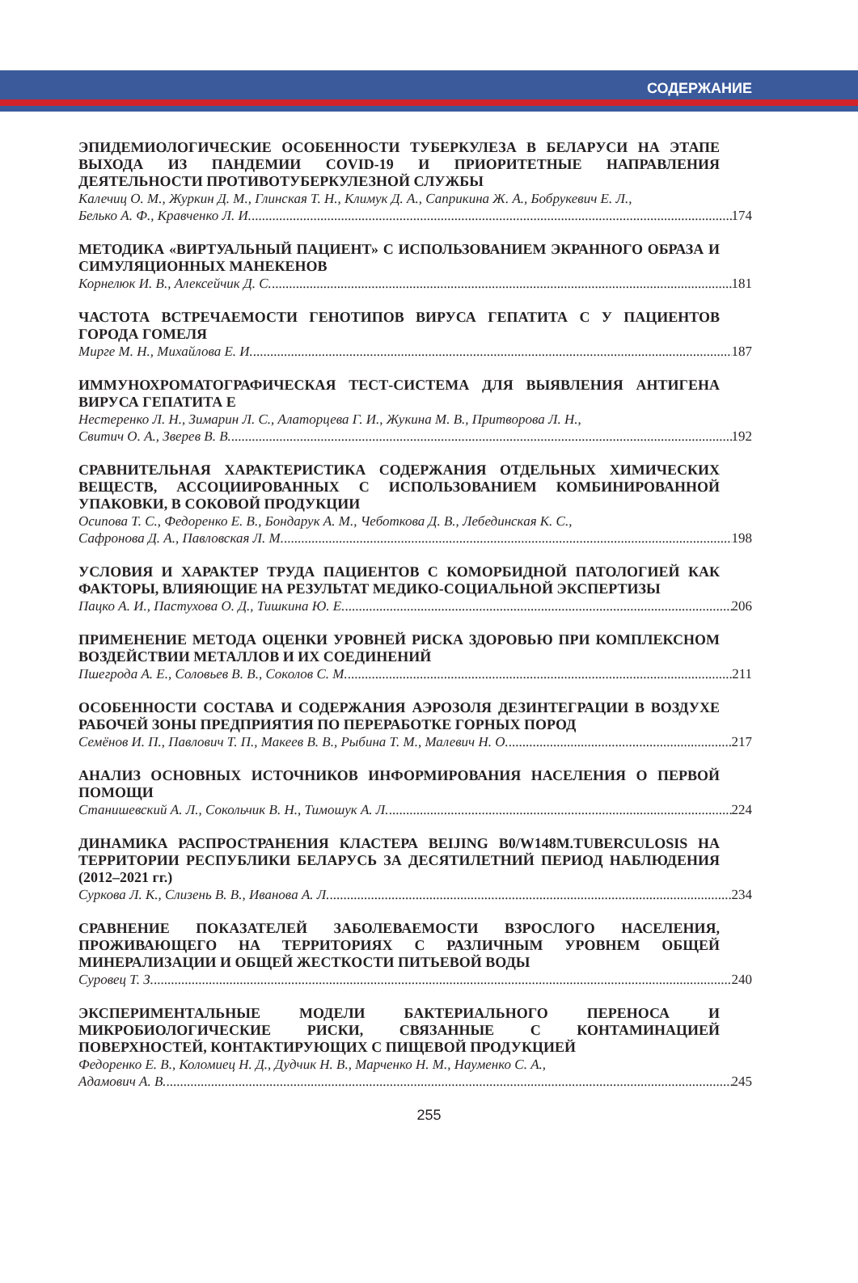СОДЕРЖАНИЕ
ЭПИДЕМИОЛОГИЧЕСКИЕ ОСОБЕННОСТИ ТУБЕРКУЛЕЗА В БЕЛАРУСИ НА ЭТАПЕ ВЫХОДА ИЗ ПАНДЕМИИ COVID-19 И ПРИОРИТЕТНЫЕ НАПРАВЛЕНИЯ ДЕЯТЕЛЬНОСТИ ПРОТИВОТУБЕРКУЛЕЗНОЙ СЛУЖБЫ
Калечиц О. М., Журкин Д. М., Глинская Т. Н., Климук Д. А., Саприкина Ж. А., Бобрукевич Е. Л.,
Белько А. Ф., Кравченко Л. И. 174
МЕТОДИКА «ВИРТУАЛЬНЫЙ ПАЦИЕНТ» С ИСПОЛЬЗОВАНИЕМ ЭКРАННОГО ОБРАЗА И СИМУЛЯЦИОННЫХ МАНЕКЕНОВ
Корнелюк И. В., Алексейчик Д. С. 181
ЧАСТОТА ВСТРЕЧАЕМОСТИ ГЕНОТИПОВ ВИРУСА ГЕПАТИТА С У ПАЦИЕНТОВ ГОРОДА ГОМЕЛЯ
Мирге М. Н., Михайлова Е. И. 187
ИММУНОХРОМАТОГРАФИЧЕСКАЯ ТЕСТ-СИСТЕМА ДЛЯ ВЫЯВЛЕНИЯ АНТИГЕНА ВИРУСА ГЕПАТИТА Е
Нестеренко Л. Н., Зимарин Л. С., Алаторцева Г. И., Жукина М. В., Притворова Л. Н.,
Свитич О. А., Зверев В. В. 192
СРАВНИТЕЛЬНАЯ ХАРАКТЕРИСТИКА СОДЕРЖАНИЯ ОТДЕЛЬНЫХ ХИМИЧЕСКИХ ВЕЩЕСТВ, АССОЦИИРОВАННЫХ С ИСПОЛЬЗОВАНИЕМ КОМБИНИРОВАННОЙ УПАКОВКИ, В СОКОВОЙ ПРОДУКЦИИ
Осипова Т. С., Федоренко Е. В., Бондарук А. М., Чеботкова Д. В., Лебединская К. С.,
Сафронова Д. А., Павловская Л. М. 198
УСЛОВИЯ И ХАРАКТЕР ТРУДА ПАЦИЕНТОВ С КОМОРБИДНОЙ ПАТОЛОГИЕЙ КАК ФАКТОРЫ, ВЛИЯЮЩИЕ НА РЕЗУЛЬТАТ МЕДИКО-СОЦИАЛЬНОЙ ЭКСПЕРТИЗЫ
Пацко А. И., Пастухова О. Д., Тишкина Ю. Е. 206
ПРИМЕНЕНИЕ МЕТОДА ОЦЕНКИ УРОВНЕЙ РИСКА ЗДОРОВЬЮ ПРИ КОМПЛЕКСНОМ ВОЗДЕЙСТВИИ МЕТАЛЛОВ И ИХ СОЕДИНЕНИЙ
Пшегрода А. Е., Соловьев В. В., Соколов С. М. 211
ОСОБЕННОСТИ СОСТАВА И СОДЕРЖАНИЯ АЭРОЗОЛЯ ДЕЗИНТЕГРАЦИИ В ВОЗДУХЕ РАБОЧЕЙ ЗОНЫ ПРЕДПРИЯТИЯ ПО ПЕРЕРАБОТКЕ ГОРНЫХ ПОРОД
Семёнов И. П., Павлович Т. П., Макеев В. В., Рыбина Т. М., Малевич Н. О. 217
АНАЛИЗ ОСНОВНЫХ ИСТОЧНИКОВ ИНФОРМИРОВАНИЯ НАСЕЛЕНИЯ О ПЕРВОЙ ПОМОЩИ
Станишевский А. Л., Сокольчик В. Н., Тимошук А. Л. 224
ДИНАМИКА РАСПРОСТРАНЕНИЯ КЛАСТЕРА BEIJING B0/W148M.TUBERCULOSIS НА ТЕРРИТОРИИ РЕСПУБЛИКИ БЕЛАРУСЬ ЗА ДЕСЯТИЛЕТНИЙ ПЕРИОД НАБЛЮДЕНИЯ (2012–2021 гг.)
Суркова Л. К., Слизень В. В., Иванова А. Л. 234
СРАВНЕНИЕ ПОКАЗАТЕЛЕЙ ЗАБОЛЕВАЕМОСТИ ВЗРОСЛОГО НАСЕЛЕНИЯ, ПРОЖИВАЮЩЕГО НА ТЕРРИТОРИЯХ С РАЗЛИЧНЫМ УРОВНЕМ ОБЩЕЙ МИНЕРАЛИЗАЦИИ И ОБЩЕЙ ЖЕСТКОСТИ ПИТЬЕВОЙ ВОДЫ
Суровец Т. З. 240
ЭКСПЕРИМЕНТАЛЬНЫЕ МОДЕЛИ БАКТЕРИАЛЬНОГО ПЕРЕНОСА И МИКРОБИОЛОГИЧЕСКИЕ РИСКИ, СВЯЗАННЫЕ С КОНТАМИНАЦИЕЙ ПОВЕРХНОСТЕЙ, КОНТАКТИРУЮЩИХ С ПИЩЕВОЙ ПРОДУКЦИЕЙ
Федоренко Е. В., Коломиец Н. Д., Дудчик Н. В., Марченко Н. М., Науменко С. А.,
Адамович А. В. 245
255